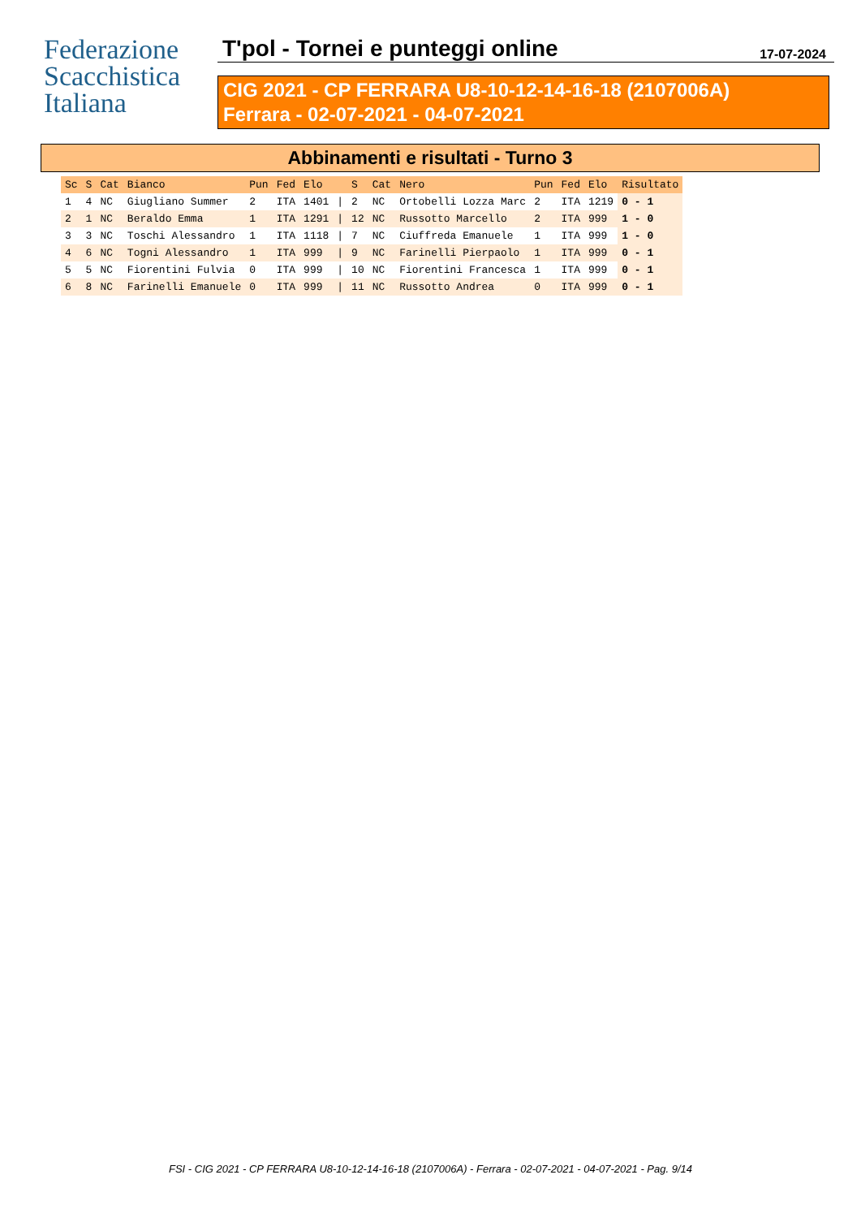Federazione
Scacchistica
Italiana
T'pol - Tornei e punteggi online 17-07-2024
CIG 2021 - CP FERRARA U8-10-12-14-16-18 (2107006A)
Ferrara - 02-07-2021 - 04-07-2021
Abbinamenti e risultati - Turno 3
| Sc | S | Cat | Bianco | Pun | Fed | Elo | | S | Cat | Nero | Pun | Fed | Elo | Risultato |
| --- | --- | --- | --- | --- | --- | --- | --- | --- | --- | --- | --- | --- | --- | --- |
| 1 | 4 | NC | Giugliano Summer | 2 | ITA | 1401 | / | 2 | NC | Ortobelli Lozza Marc | 2 | ITA | 1219 | 0 - 1 |
| 2 | 1 | NC | Beraldo Emma | 1 | ITA | 1291 | / | 12 | NC | Russotto Marcello | 2 | ITA | 999 | 1 - 0 |
| 3 | 3 | NC | Toschi Alessandro | 1 | ITA | 1118 | / | 7 | NC | Ciuffreda Emanuele | 1 | ITA | 999 | 1 - 0 |
| 4 | 6 | NC | Togni Alessandro | 1 | ITA | 999 | / | 9 | NC | Farinelli Pierpaolo | 1 | ITA | 999 | 0 - 1 |
| 5 | 5 | NC | Fiorentini Fulvia | 0 | ITA | 999 | / | 10 | NC | Fiorentini Francesca | 1 | ITA | 999 | 0 - 1 |
| 6 | 8 | NC | Farinelli Emanuele | 0 | ITA | 999 | / | 11 | NC | Russotto Andrea | 0 | ITA | 999 | 0 - 1 |
FSI - CIG 2021 - CP FERRARA U8-10-12-14-16-18 (2107006A) - Ferrara - 02-07-2021 - 04-07-2021 - Pag. 9/14